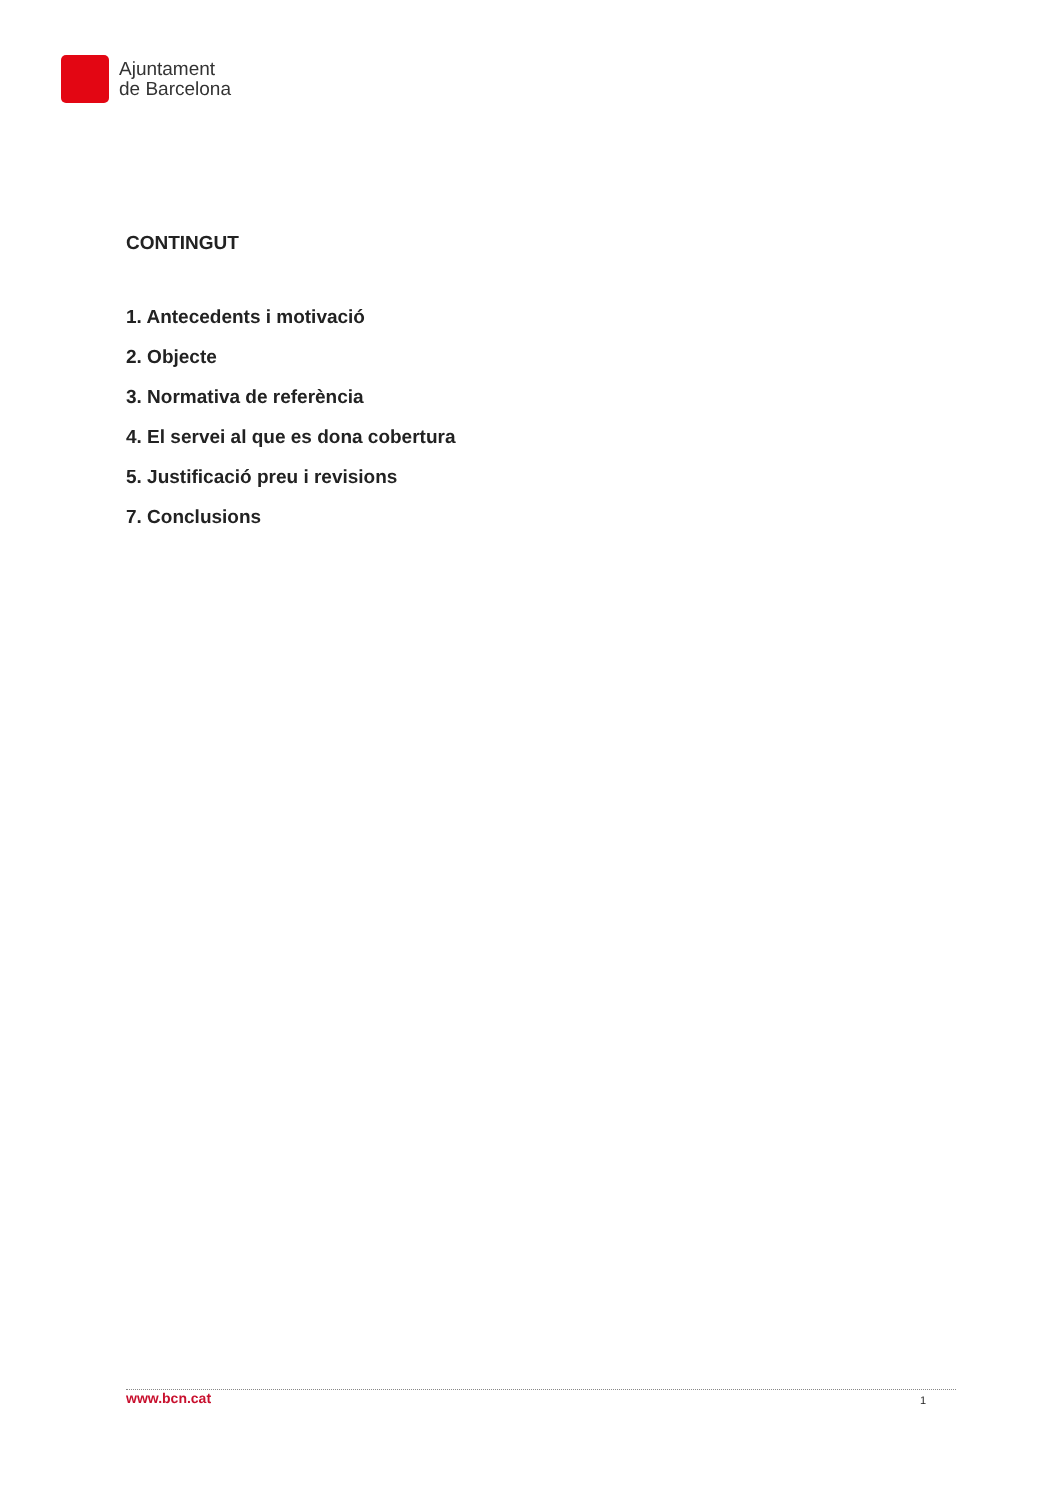Ajuntament
de Barcelona
CONTINGUT
1. Antecedents i motivació
2. Objecte
3. Normativa de referència
4. El servei al que es dona cobertura
5. Justificació preu i revisions
7. Conclusions
www.bcn.cat 1